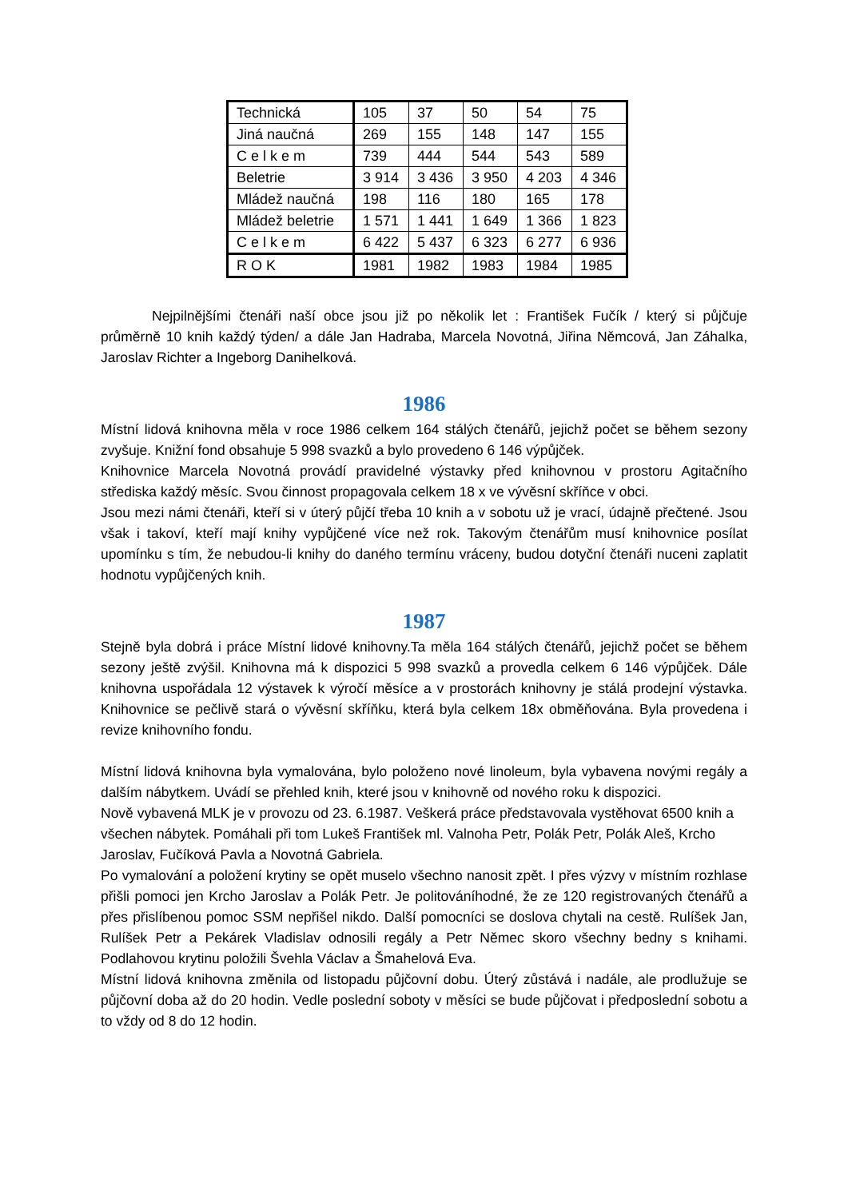| Technická | 105 | 37 | 50 | 54 | 75 |
| Jiná naučná | 269 | 155 | 148 | 147 | 155 |
| C e l k e m | 739 | 444 | 544 | 543 | 589 |
| Beletrie | 3 914 | 3 436 | 3 950 | 4 203 | 4 346 |
| Mládež naučná | 198 | 116 | 180 | 165 | 178 |
| Mládež beletrie | 1 571 | 1 441 | 1 649 | 1 366 | 1 823 |
| C e l k e m | 6 422 | 5 437 | 6 323 | 6 277 | 6 936 |
| R O K | 1981 | 1982 | 1983 | 1984 | 1985 |
Nejpilnějšími čtenáři naší obce jsou již po několik let : František Fučík / který si půjčuje průměrně 10 knih každý týden/ a dále Jan Hadraba, Marcela Novotná, Jiřina Němcová, Jan Záhalka, Jaroslav Richter a Ingeborg Danihelková.
1986
Místní lidová knihovna měla v roce 1986 celkem 164 stálých čtenářů, jejichž počet se během sezony zvyšuje. Knižní fond obsahuje 5 998 svazků a bylo provedeno 6 146 výpůjček.
Knihovnice Marcela Novotná provádí pravidelné výstavky před knihovnou v prostoru Agitačního střediska každý měsíc. Svou činnost propagovala celkem 18 x ve vývěsní skříňce v obci.
Jsou mezi námi čtenáři, kteří si v úterý půjčí třeba 10 knih a v sobotu už je vrací, údajně přečtené. Jsou však i takoví, kteří mají knihy vypůjčené více než rok. Takovým čtenářům musí knihovnice posílat upomínku s tím, že nebudou-li knihy do daného termínu vráceny, budou dotyční čtenáři nuceni zaplatit hodnotu vypůjčených knih.
1987
Stejně byla dobrá i práce Místní lidové knihovny.Ta měla 164 stálých čtenářů, jejichž počet se během sezony ještě zvýšil. Knihovna má k dispozici 5 998 svazků a provedla celkem 6 146 výpůjček. Dále knihovna uspořádala 12 výstavek k výročí měsíce a v prostorách knihovny je stálá prodejní výstavka. Knihovnice se pečlivě stará o vývěsní skříňku, která byla celkem 18x obměňována. Byla provedena i revize knihovního fondu.
Místní lidová knihovna byla vymalována, bylo položeno nové linoleum, byla vybavena novými regály a dalším nábytkem. Uvádí se přehled knih, které jsou v knihovně od nového roku k dispozici.
Nově vybavená MLK je v provozu od 23. 6.1987. Veškerá práce představovala vystěhovat 6500 knih a všechen nábytek. Pomáhali při tom Lukeš František ml. Valnoha Petr, Polák Petr, Polák Aleš, Krcho Jaroslav, Fučíková Pavla a Novotná Gabriela.
Po vymalování a položení krytiny se opět muselo všechno nanosit zpět. I přes výzvy v místním rozhlase přišli pomoci jen Krcho Jaroslav a Polák Petr. Je politováníhodné, že ze 120 registrovaných čtenářů a přes přislíbenou pomoc SSM nepřišel nikdo. Další pomocníci se doslova chytali na cestě. Rulíšek Jan, Rulíšek Petr a Pekárek Vladislav odnosili regály a Petr Němec skoro všechny bedny s knihami. Podlahovou krytinu položili Švehla Václav a Šmahelová Eva.
Místní lidová knihovna změnila od listopadu půjčovní dobu. Úterý zůstává i nadále, ale prodlužuje se půjčovní doba až do 20 hodin. Vedle poslední soboty v měsíci se bude půjčovat i předposlední sobotu a to vždy od 8 do 12 hodin.